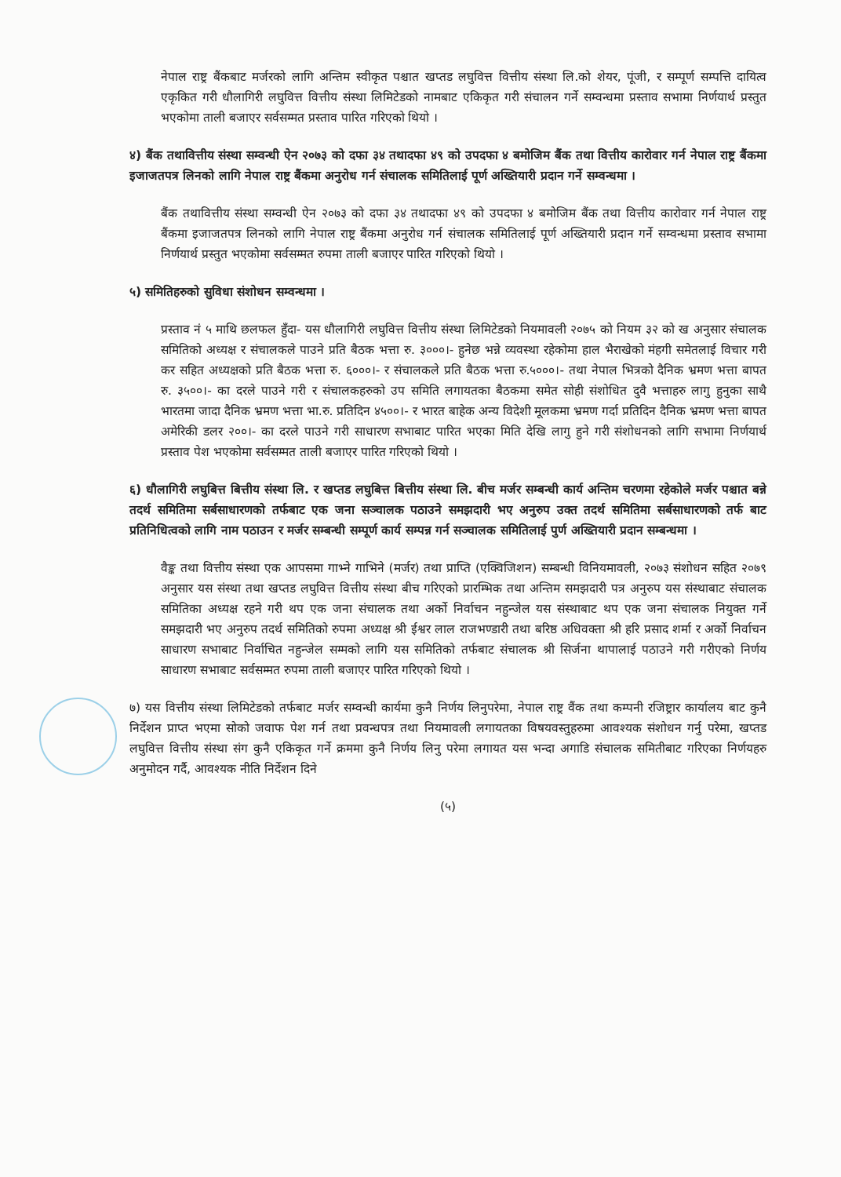नेपाल राष्ट्र बैंकबाट मर्जरको लागि अन्तिम स्वीकृत पश्चात खप्तड लघुवित्त वित्तीय संस्था लि.को शेयर, पूंजी, र सम्पूर्ण सम्पत्ति दायित्व एकृकित गरी धौलागिरी लघुवित्त वित्तीय संस्था लिमिटेडको नामबाट एकिकृत गरी संचालन गर्ने सम्वन्धमा प्रस्ताव सभामा निर्णयार्थ प्रस्तुत भएकोमा ताली बजाएर सर्वसम्मत प्रस्ताव पारित गरिएको थियो ।
४) बैंक तथावित्तीय संस्था सम्वन्धी ऐन २०७३ को दफा ३४ तथादफा ४९ को उपदफा ४ बमोजिम बैंक तथा वित्तीय कारोवार गर्न नेपाल राष्ट्र बैंकमा इजाजतपत्र लिनको लागि नेपाल राष्ट्र बैंकमा अनुरोध गर्न संचालक समितिलाई पूर्ण अख्तियारी प्रदान गर्ने सम्वन्धमा ।
बैंक तथावित्तीय संस्था सम्वन्धी ऐन २०७३ को दफा ३४ तथादफा ४९ को उपदफा ४ बमोजिम बैंक तथा वित्तीय कारोवार गर्न नेपाल राष्ट्र बैंकमा इजाजतपत्र लिनको लागि नेपाल राष्ट्र बैंकमा अनुरोध गर्न संचालक समितिलाई पूर्ण अख्तियारी प्रदान गर्ने सम्वन्धमा प्रस्ताव सभामा निर्णयार्थ प्रस्तुत भएकोमा सर्वसम्मत रुपमा ताली बजाएर पारित गरिएको थियो ।
५) समितिहरुको सुविधा संशोधन सम्वन्धमा ।
प्रस्ताव नं ५ माथि छलफल हुँदा- यस धौलागिरी लघुवित्त वित्तीय संस्था लिमिटेडको नियमावली २०७५ को नियम ३२ को ख अनुसार संचालक समितिको अध्यक्ष र संचालकले पाउने प्रति बैठक भत्ता रु. ३०००।- हुनेछ भन्ने व्यवस्था रहेकोमा हाल भैराखेको मंहगी समेतलाई विचार गरी कर सहित अध्यक्षको प्रति बैठक भत्ता रु. ६०००।- र संचालकले प्रति बैठक भत्ता रु.५०००।- तथा नेपाल भित्रको दैनिक भ्रमण भत्ता बापत रु. ३५००।- का दरले पाउने गरी र संचालकहरुको उप समिति लगायतका बैठकमा समेत सोही संशोधित दुवै भत्ताहरु लागु हुनुका साथै भारतमा जादा दैनिक भ्रमण भत्ता भा.रु. प्रतिदिन ४५००।- र भारत बाहेक अन्य विदेशी मूलकमा भ्रमण गर्दा प्रतिदिन दैनिक भ्रमण भत्ता बापत अमेरिकी डलर २००।- का दरले पाउने गरी साधारण सभाबाट पारित भएका मिति देखि लागु हुने गरी संशोधनको लागि सभामा निर्णयार्थ प्रस्ताव पेश भएकोमा सर्वसम्मत ताली बजाएर पारित गरिएको थियो ।
६) धौलागिरी लघुबित्त बित्तीय संस्था लि. र खप्तड लघुबित्त बित्तीय संस्था लि. बीच मर्जर सम्बन्धी कार्य अन्तिम चरणमा रहेकोले मर्जर पश्चात बन्ने तदर्थ समितिमा सर्बसाधारणको तर्फबाट एक जना सञ्चालक पठाउने समझदारी भए अनुरुप उक्त तदर्थ समितिमा सर्बसाधारणको तर्फ बाट प्रतिनिधित्वको लागि नाम पठाउन र मर्जर सम्बन्धी सम्पूर्ण कार्य सम्पन्न गर्न सञ्चालक समितिलाई पुर्ण अख्तियारी प्रदान सम्बन्धमा ।
वैङ्क तथा वित्तीय संस्था एक आपसमा गाभ्ने गाभिने (मर्जर) तथा प्राप्ति (एक्विजिशन) सम्बन्धी विनियमावली, २०७३ संशोधन सहित २०७९ अनुसार यस संस्था तथा खप्तड लघुवित्त वित्तीय संस्था बीच गरिएको प्रारम्भिक तथा अन्तिम समझदारी पत्र अनुरुप यस संस्थाबाट संचालक समितिका अध्यक्ष रहने गरी थप एक जना संचालक तथा अर्को निर्वाचन नहुन्जेल यस संस्थाबाट थप एक जना संचालक नियुक्त गर्ने समझदारी भए अनुरुप तदर्थ समितिको रुपमा अध्यक्ष श्री ईश्वर लाल राजभण्डारी तथा बरिष्ठ अधिवक्ता श्री हरि प्रसाद शर्मा र अर्को निर्वाचन साधारण सभाबाट निर्वाचित नहुन्जेल सम्मको लागि यस समितिको तर्फबाट संचालक श्री सिर्जना थापालाई पठाउने गरी गरीएको निर्णय साधारण सभाबाट सर्वसम्मत रुपमा ताली बजाएर पारित गरिएको थियो ।
७) यस वित्तीय संस्था लिमिटेडको तर्फबाट मर्जर सम्वन्धी कार्यमा कुनै निर्णय लिनुपरेमा, नेपाल राष्ट्र वैंक तथा कम्पनी रजिष्ट्रार कार्यालय बाट कुनै निर्देशन प्राप्त भएमा सोको जवाफ पेश गर्न तथा प्रवन्धपत्र तथा नियमावली लगायतका विषयवस्तुहरुमा आवश्यक संशोधन गर्नु परेमा, खप्तड लघुवित्त वित्तीय संस्था संग कुनै एकिकृत गर्ने क्रममा कुनै निर्णय लिनु परेमा लगायत यस भन्दा अगाडि संचालक समितीबाट गरिएका निर्णयहरु अनुमोदन गर्दै, आवश्यक नीति निर्देशन दिने
(५)